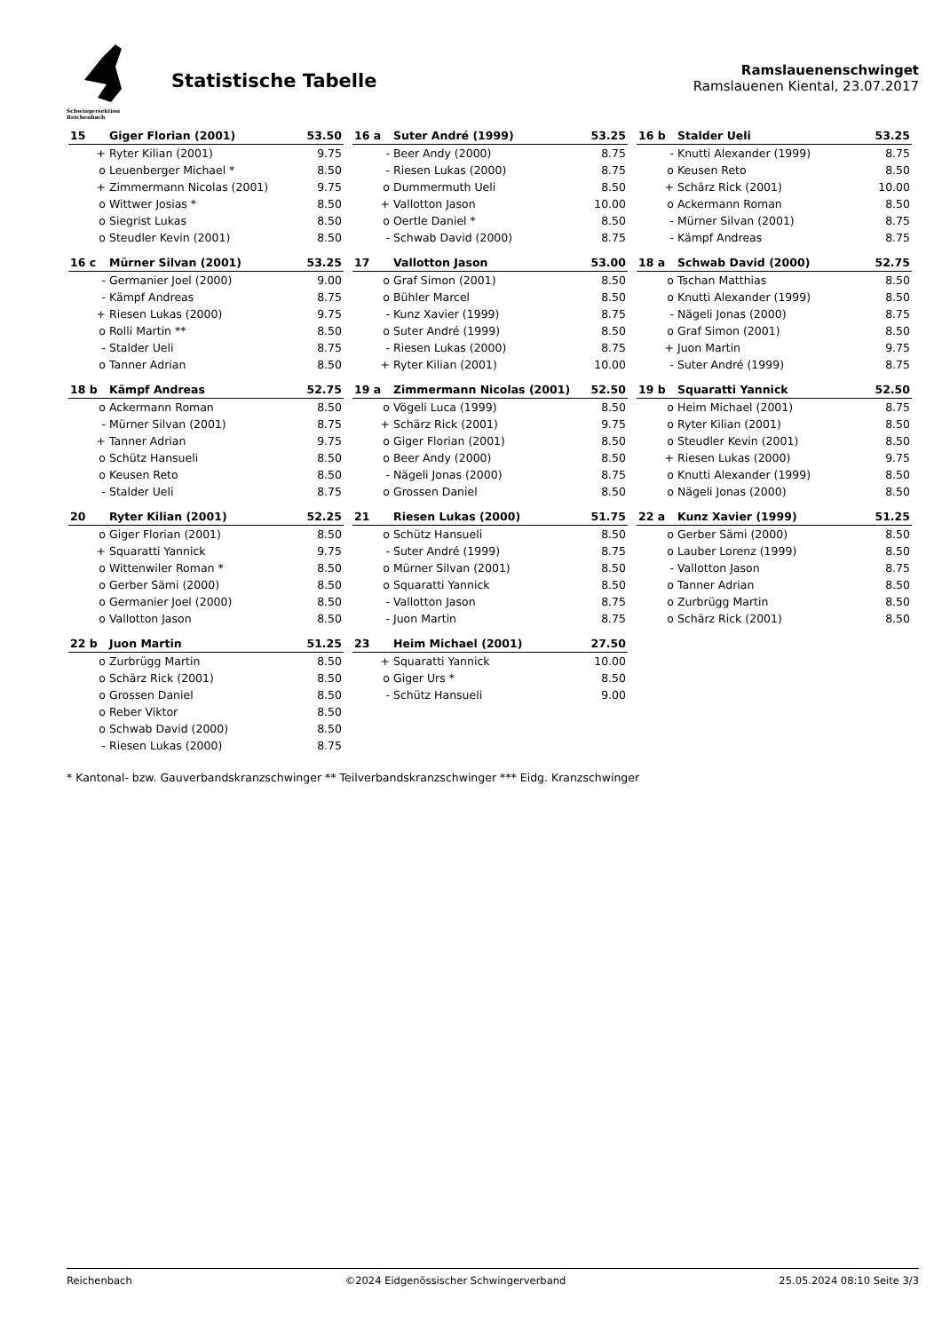Schwingersektion Reichenbach
Statistische Tabelle
Ramslauenenschwinget
Ramslauenen Kiental, 23.07.2017
| 15 | Giger Florian (2001) | 53.50 |
| --- | --- | --- |
| + | Ryter Kilian (2001) | 9.75 |
| o | Leuenberger Michael * | 8.50 |
| + | Zimmermann Nicolas (2001) | 9.75 |
| o | Wittwer Josias * | 8.50 |
| o | Siegrist Lukas | 8.50 |
| o | Steudler Kevin (2001) | 8.50 |
| 16 a | Suter André (1999) | 53.25 |
| --- | --- | --- |
| - | Beer Andy (2000) | 8.75 |
| - | Riesen Lukas (2000) | 8.75 |
| o | Dummermuth Ueli | 8.50 |
| + | Vallotton Jason | 10.00 |
| o | Oertle Daniel * | 8.50 |
| - | Schwab David (2000) | 8.75 |
| 16 b | Stalder Ueli | 53.25 |
| --- | --- | --- |
| - | Knutti Alexander (1999) | 8.75 |
| o | Keusen Reto | 8.50 |
| + | Schärz Rick (2001) | 10.00 |
| o | Ackermann Roman | 8.50 |
| - | Mürner Silvan (2001) | 8.75 |
| - | Kämpf Andreas | 8.75 |
| 16 c | Mürner Silvan (2001) | 53.25 |
| --- | --- | --- |
| - | Germanier Joel (2000) | 9.00 |
| - | Kämpf Andreas | 8.75 |
| + | Riesen Lukas (2000) | 9.75 |
| o | Rolli Martin ** | 8.50 |
| - | Stalder Ueli | 8.75 |
| o | Tanner Adrian | 8.50 |
| 17 | Vallotton Jason | 53.00 |
| --- | --- | --- |
| o | Graf Simon (2001) | 8.50 |
| o | Bühler Marcel | 8.50 |
| - | Kunz Xavier (1999) | 8.75 |
| o | Suter André (1999) | 8.50 |
| - | Riesen Lukas (2000) | 8.75 |
| + | Ryter Kilian (2001) | 10.00 |
| 18 a | Schwab David (2000) | 52.75 |
| --- | --- | --- |
| o | Tschan Matthias | 8.50 |
| o | Knutti Alexander (1999) | 8.50 |
| - | Nägeli Jonas (2000) | 8.75 |
| o | Graf Simon (2001) | 8.50 |
| + | Juon Martin | 9.75 |
| - | Suter André (1999) | 8.75 |
| 18 b | Kämpf Andreas | 52.75 |
| --- | --- | --- |
| o | Ackermann Roman | 8.50 |
| - | Mürner Silvan (2001) | 8.75 |
| + | Tanner Adrian | 9.75 |
| o | Schütz Hansueli | 8.50 |
| o | Keusen Reto | 8.50 |
| - | Stalder Ueli | 8.75 |
| 19 a | Zimmermann Nicolas (2001) | 52.50 |
| --- | --- | --- |
| o | Vögeli Luca (1999) | 8.50 |
| + | Schärz Rick (2001) | 9.75 |
| o | Giger Florian (2001) | 8.50 |
| o | Beer Andy (2000) | 8.50 |
| - | Nägeli Jonas (2000) | 8.75 |
| o | Grossen Daniel | 8.50 |
| 19 b | Squaratti Yannick | 52.50 |
| --- | --- | --- |
| o | Heim Michael (2001) | 8.75 |
| o | Ryter Kilian (2001) | 8.50 |
| o | Steudler Kevin (2001) | 8.50 |
| + | Riesen Lukas (2000) | 9.75 |
| o | Knutti Alexander (1999) | 8.50 |
| o | Nägeli Jonas (2000) | 8.50 |
| 20 | Ryter Kilian (2001) | 52.25 |
| --- | --- | --- |
| o | Giger Florian (2001) | 8.50 |
| + | Squaratti Yannick | 9.75 |
| o | Wittenwiler Roman * | 8.50 |
| o | Gerber Sämi (2000) | 8.50 |
| o | Germanier Joel (2000) | 8.50 |
| o | Vallotton Jason | 8.50 |
| 21 | Riesen Lukas (2000) | 51.75 |
| --- | --- | --- |
| o | Schütz Hansueli | 8.50 |
| - | Suter André (1999) | 8.75 |
| o | Mürner Silvan (2001) | 8.50 |
| o | Squaratti Yannick | 8.50 |
| - | Vallotton Jason | 8.75 |
| - | Juon Martin | 8.75 |
| 22 a | Kunz Xavier (1999) | 51.25 |
| --- | --- | --- |
| o | Gerber Sämi (2000) | 8.50 |
| o | Lauber Lorenz (1999) | 8.50 |
| - | Vallotton Jason | 8.75 |
| o | Tanner Adrian | 8.50 |
| o | Zurbrügg Martin | 8.50 |
| o | Schärz Rick (2001) | 8.50 |
| 22 b | Juon Martin | 51.25 |
| --- | --- | --- |
| o | Zurbrügg Martin | 8.50 |
| o | Schärz Rick (2001) | 8.50 |
| o | Grossen Daniel | 8.50 |
| o | Reber Viktor | 8.50 |
| o | Schwab David (2000) | 8.50 |
| - | Riesen Lukas (2000) | 8.75 |
| 23 | Heim Michael (2001) | 27.50 |
| --- | --- | --- |
| + | Squaratti Yannick | 10.00 |
| o | Giger Urs * | 8.50 |
| - | Schütz Hansueli | 9.00 |
* Kantonal- bzw. Gauverbandskranzschwinger ** Teilverbandskranzschwinger *** Eidg. Kranzschwinger
Reichenbach ©2024 Eidgenössischer Schwingerverband 25.05.2024 08:10 Seite 3/3